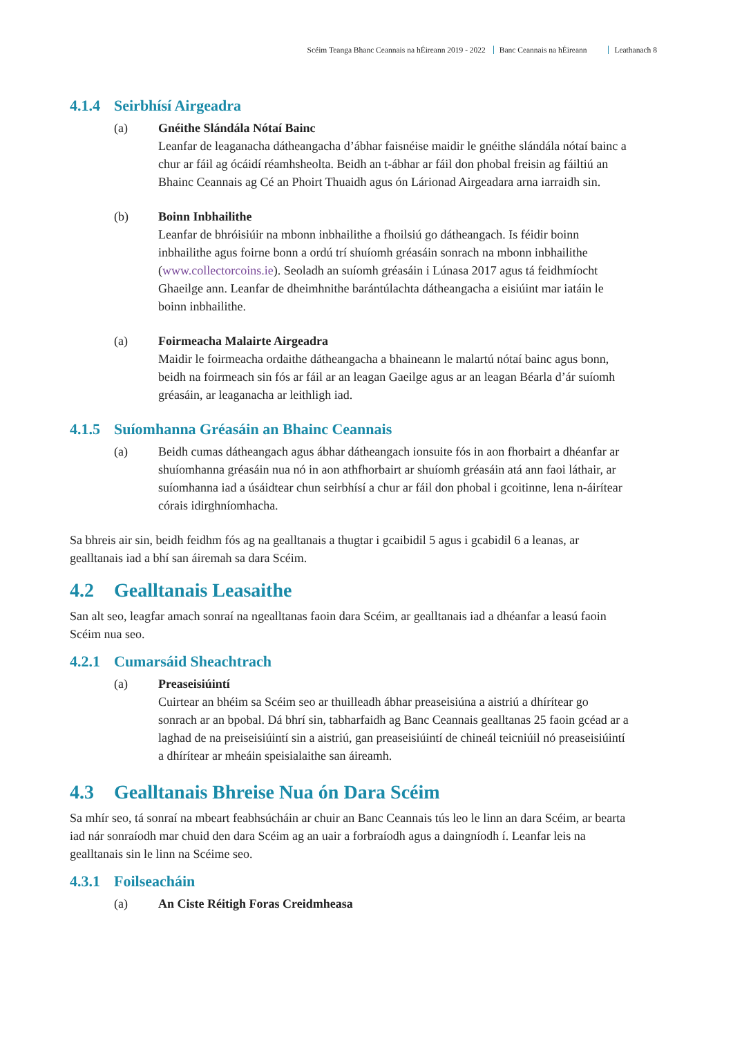Scéim Teanga Bhanc Ceannais na hÉireann 2019 - 2022 Banc Ceannais na hÉireann Leathanach 8
4.1.4 Seirbhísí Airgeadra
(a) Gnéithe Slándála Nótaí Bainc
Leanfar de leaganacha dátheangacha d’ábhar faisnéise maidir le gnéithe slándála nótaí bainc a chur ar fáil ag ócáidí réamhsheolta. Beidh an t-ábhar ar fáil don phobal freisin ag fáiltiú an Bhainc Ceannais ag Cé an Phoirt Thuaidh agus ón Lárionad Airgeadara arna iarraidh sin.
(b) Boinn Inbhailithe
Leanfar de bhróisiúir na mbonn inbhailithe a fhoilsiú go dátheangach. Is féidir boinn inbhailithe agus foirne bonn a ordú trí shuíomh gréasáin sonrach na mbonn inbhailithe (www.collectorcoins.ie). Seoladh an suíomh gréasáin i Lúnasa 2017 agus tá feidhmíocht Ghaeilge ann. Leanfar de dheimhnithe barántúlachta dátheangacha a eisiúint mar iatáin le boinn inbhailithe.
(a) Foirmeacha Malairte Airgeadra
Maidir le foirmeacha ordaithe dátheangacha a bhaineann le malartú nótaí bainc agus bonn, beidh na foirmeach sin fós ar fáil ar an leagan Gaeilge agus ar an leagan Béarla d’ár suíomh gréasáin, ar leaganacha ar leithligh iad.
4.1.5 Suíomhanna Gréasáin an Bhainc Ceannais
(a) Beidh cumas dátheangach agus ábhar dátheangach ionsuite fós in aon fhorbairt a dhéanfar ar shuíomhanna gréasáin nua nó in aon athfhorbairt ar shuíomh gréasáin atá ann faoi láthair, ar suíomhanna iad a úsáidtear chun seirbhísí a chur ar fáil don phobal i gcoitinne, lena n-áirítear córais idirghníomhacha.
Sa bhreis air sin, beidh feidhm fós ag na gealltanais a thugtar i gcaibidil 5 agus i gcabidil 6 a leanas, ar gealltanais iad a bhí san áiremah sa dara Scéim.
4.2 Gealltanais Leasaithe
San alt seo, leagfar amach sonraí na ngealltanas faoin dara Scéim, ar gealltanais iad a dhéanfar a leasú faoin Scéim nua seo.
4.2.1 Cumarsáid Sheachtrach
(a) Preaseisiúintí
Cuirtear an bhéim sa Scéim seo ar thuilleadh ábhar preaseisiúna a aistriú a dhírítear go sonrach ar an bpobal. Dá bhrí sin, tabharfaidh ag Banc Ceannais gealltanas 25 faoin gcéad ar a laghad de na preiseisiúintí sin a aistriú, gan preaseisiúintí de chineál teicniúil nó preaseisiúintí a dhírítear ar mheáin speisialaithe san áireamh.
4.3 Gealltanais Bhreise Nua ón Dara Scéim
Sa mhír seo, tá sonraí na mbeart feabhsúcháin ar chuir an Banc Ceannais tús leo le linn an dara Scéim, ar bearta iad nár sonraíodh mar chuid den dara Scéim ag an uair a forbraíodh agus a daingníodh í. Leanfar leis na gealltanais sin le linn na Scéime seo.
4.3.1 Foilseacháin
(a) An Ciste Réitigh Foras Creidmheasa